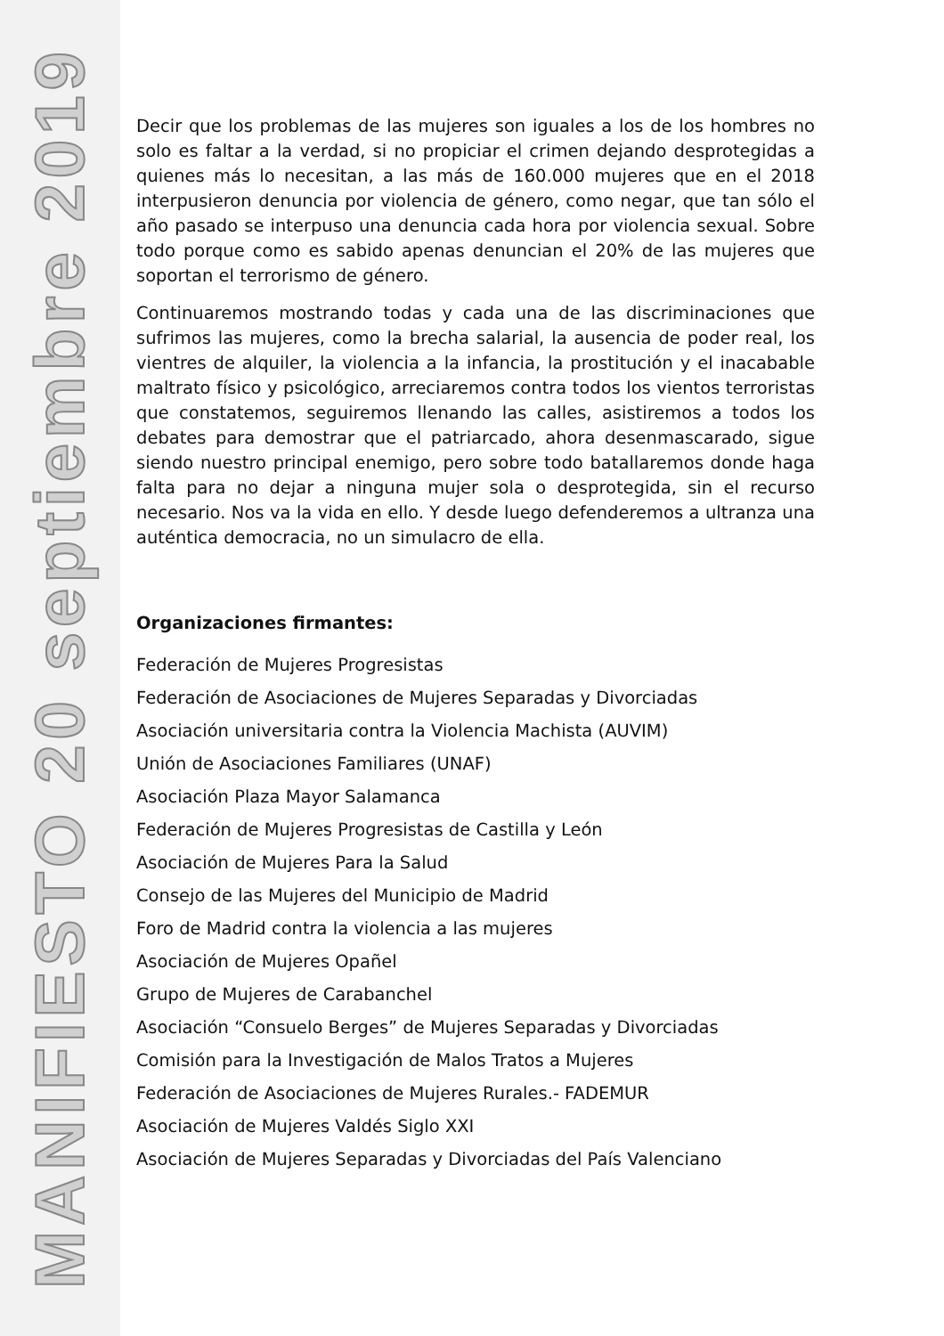MANIFIESTO 20 septiembre 2019
Decir que los problemas de las mujeres son iguales a los de los hombres no solo es faltar a la verdad, si no propiciar el crimen dejando desprotegidas a quienes más lo necesitan, a las más de 160.000 mujeres que en el 2018 interpusieron denuncia por violencia de género, como negar, que tan sólo el año pasado se interpuso una denuncia cada hora por violencia sexual. Sobre todo porque como es sabido apenas denuncian el 20% de las mujeres que soportan el terrorismo de género.
Continuaremos mostrando todas y cada una de las discriminaciones que sufrimos las mujeres, como la brecha salarial, la ausencia de poder real, los vientres de alquiler, la violencia a la infancia, la prostitución y el inacabable maltrato físico y psicológico, arreciaremos contra todos los vientos terroristas que constatemos, seguiremos llenando las calles, asistiremos a todos los debates para demostrar que el patriarcado, ahora desenmascarado, sigue siendo nuestro principal enemigo, pero sobre todo batallaremos donde haga falta para no dejar a ninguna mujer sola o desprotegida, sin el recurso necesario. Nos va la vida en ello. Y desde luego defenderemos a ultranza una auténtica democracia, no un simulacro de ella.
Organizaciones firmantes:
Federación de Mujeres Progresistas
Federación de Asociaciones de Mujeres Separadas y Divorciadas
Asociación universitaria contra la Violencia Machista (AUVIM)
Unión de Asociaciones Familiares (UNAF)
Asociación Plaza Mayor Salamanca
Federación de Mujeres Progresistas de Castilla y León
Asociación de Mujeres Para la Salud
Consejo de las Mujeres del Municipio de Madrid
Foro de Madrid contra la violencia a las mujeres
Asociación de Mujeres Opañel
Grupo de Mujeres de Carabanchel
Asociación “Consuelo Berges” de Mujeres Separadas y Divorciadas
Comisión para la Investigación de Malos Tratos a Mujeres
Federación de Asociaciones de Mujeres Rurales.- FADEMUR
Asociación de Mujeres Valdés Siglo XXI
Asociación de Mujeres Separadas y Divorciadas del País Valenciano